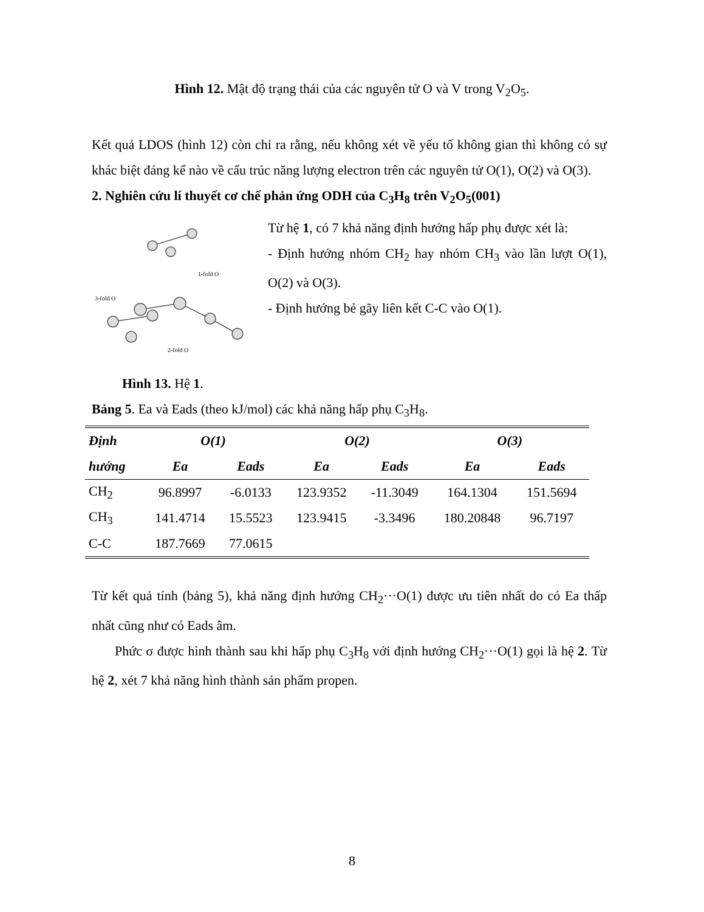Hình 12. Mật độ trạng thái của các nguyên tử O và V trong V<sub>2</sub>O<sub>5</sub>.
Kết quả LDOS (hình 12) còn chỉ ra rằng, nếu không xét về yếu tố không gian thì không có sự khác biệt đáng kể nào về cấu trúc năng lượng electron trên các nguyên tử O(1), O(2) và O(3).
2. Nghiên cứu lí thuyết cơ chế phản ứng ODH của C<sub>3</sub>H<sub>8</sub> trên V<sub>2</sub>O<sub>5</sub>(001)
1-fold O
3-fold O
2-fold O
Hình 13. Hệ 1.
Từ hệ 1, có 7 khả năng định hướng hấp phụ được xét là:
- Định hướng nhóm CH<sub>2</sub> hay nhóm CH<sub>3</sub> vào lần lượt O(1), O(2) và O(3).
- Định hướng bẻ gãy liên kết C-C vào O(1).
Bảng 5. Ea và Eads (theo kJ/mol) các khả năng hấp phụ C<sub>3</sub>H<sub>8</sub>.
| Định | O(1) | | O(2) | | O(3) | |
| --- | --- | --- | --- | --- | --- | --- |
| hướng | Ea | Eads | Ea | Eads | Ea | Eads |
| CH<sub>2</sub> | 96.8997 | -6.0133 | 123.9352 | -11.3049 | 164.1304 | 151.5694 |
| CH<sub>3</sub> | 141.4714 | 15.5523 | 123.9415 | -3.3496 | 180.20848 | 96.7197 |
| C-C | 187.7669 | 77.0615 | | | | |
Từ kết quả tính (bảng 5), khả năng định hướng CH<sub>2</sub>···O(1) được ưu tiên nhất do có Ea thấp nhất cũng như có Eads âm.
Phức σ được hình thành sau khi hấp phụ C<sub>3</sub>H<sub>8</sub> với định hướng CH<sub>2</sub>···O(1) gọi là hệ 2. Từ hệ 2, xét 7 khả năng hình thành sản phẩm propen.
8